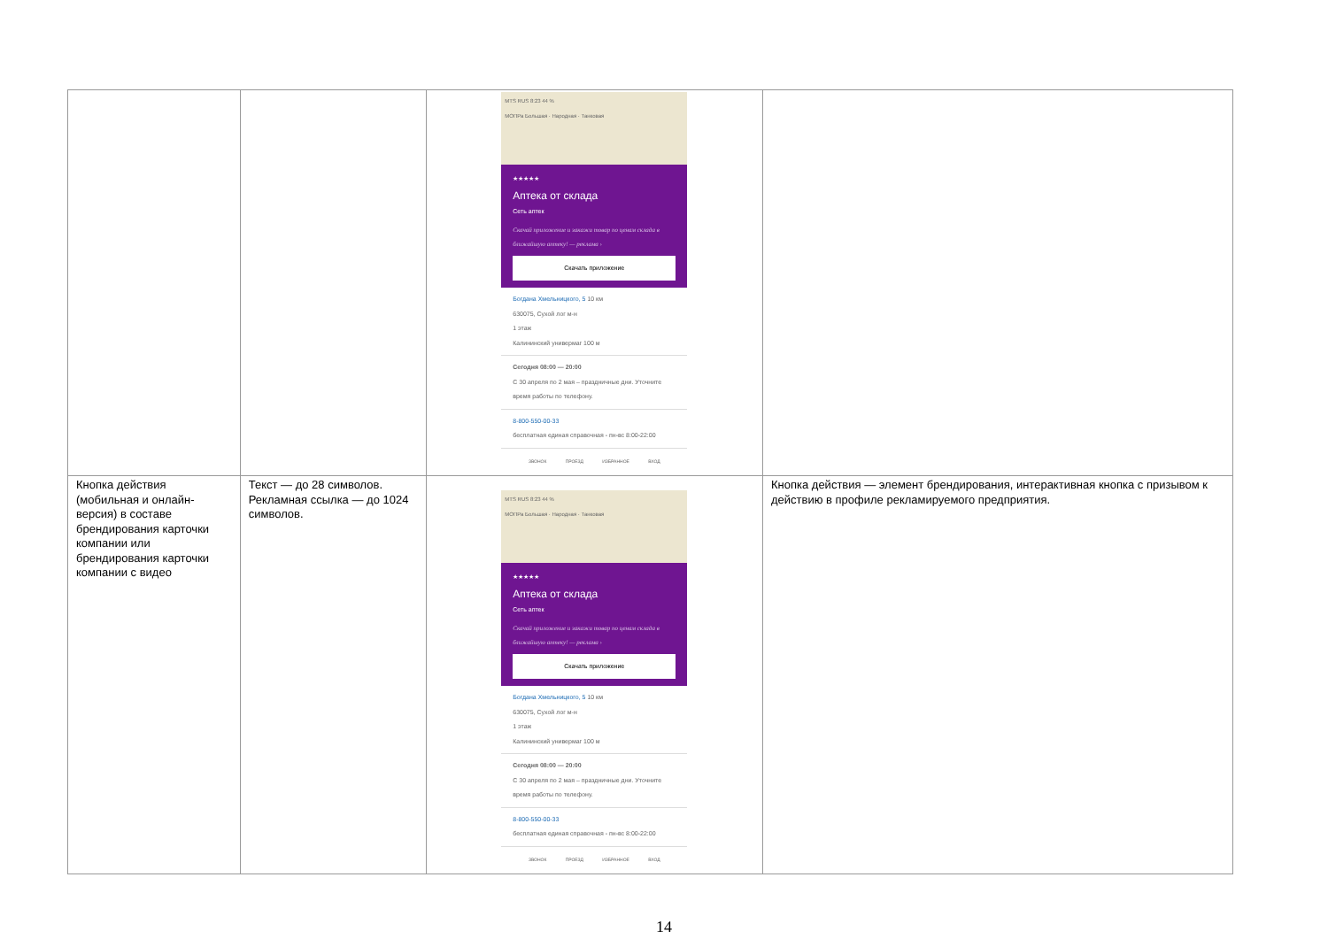| | | MTS RUS 8:23 44 % МОПРа Большая · Народная · Танковая ★★★★★ Аптека от склада Сеть аптек Скачай приложение и закажи товар по ценам склада в ближайшую аптеку! — реклама › Скачать приложение Богдана Хмельницкого, 5 10 км 630075, Сухой лог м-н 1 этаж Калининский универмаг 100 м Сегодня 08:00 — 20:00 С 30 апреля по 2 мая – праздничные дни. Уточните время работы по телефону. 8-800-550-00-33 бесплатная единая справочная - пн-вс 8:00-22:00 ЗВОНОК ПРОЕЗД ИЗБРАННОЕ ВХОД | |
| Кнопка действия (мобильная и онлайн-версия) в составе брендирования карточки компании или брендирования карточки компании с видео | Текст — до 28 символов. Рекламная ссылка — до 1024 символов. | MTS RUS 8:23 44 % МОПРа Большая · Народная · Танковая ★★★★★ Аптека от склада Сеть аптек Скачай приложение и закажи товар по ценам склада в ближайшую аптеку! — реклама › Скачать приложение Богдана Хмельницкого, 5 10 км 630075, Сухой лог м-н 1 этаж Калининский универмаг 100 м Сегодня 08:00 — 20:00 С 30 апреля по 2 мая – праздничные дни. Уточните время работы по телефону. 8-800-550-00-33 бесплатная единая справочная - пн-вс 8:00-22:00 ЗВОНОК ПРОЕЗД ИЗБРАННОЕ ВХОД | Кнопка действия — элемент брендирования, интерактивная кнопка с призывом к действию в профиле рекламируемого предприятия. |
14